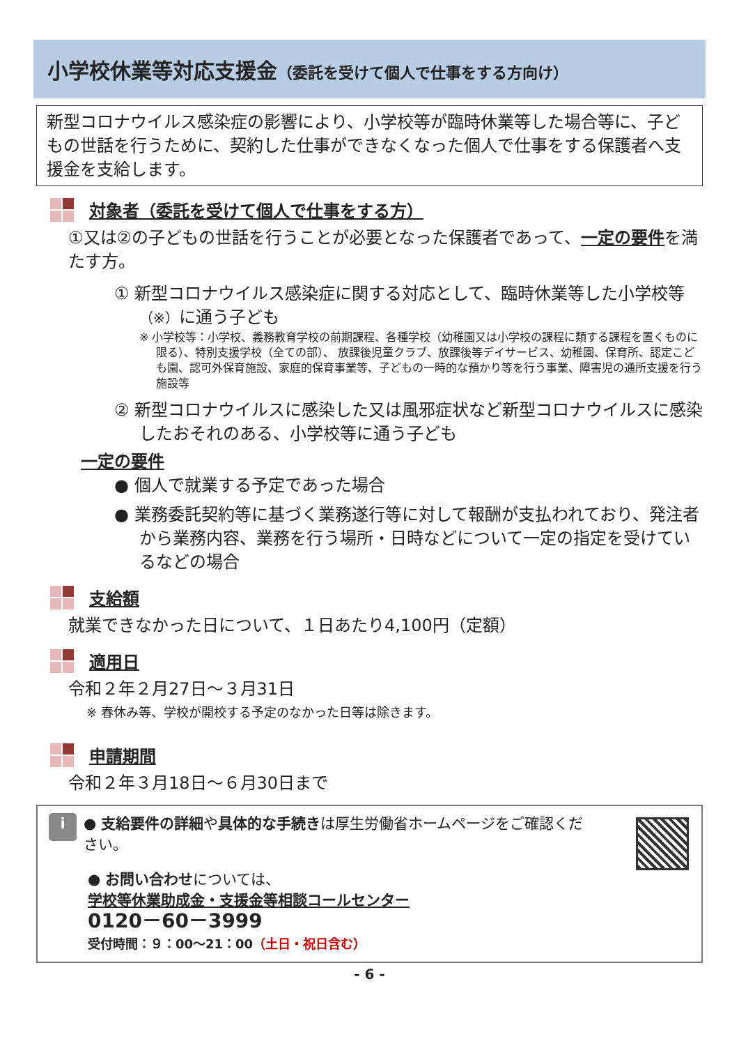小学校休業等対応支援金（委託を受けて個人で仕事をする方向け）
新型コロナウイルス感染症の影響により、小学校等が臨時休業等した場合等に、子どもの世話を行うために、契約した仕事ができなくなった個人で仕事をする保護者へ支援金を支給します。
対象者（委託を受けて個人で仕事をする方）
①又は②の子どもの世話を行うことが必要となった保護者であって、一定の要件を満たす方。
① 新型コロナウイルス感染症に関する対応として、臨時休業等した小学校等（※）に通う子ども
※ 小学校等：小学校、義務教育学校の前期課程、各種学校（幼稚園又は小学校の課程に類する課程を置くものに限る）、特別支援学校（全ての部）、 放課後児童クラブ、放課後等デイサービス、幼稚園、保育所、認定こども園、認可外保育施設、家庭的保育事業等、子どもの一時的な預かり等を行う事業、障害児の通所支援を行う施設等
② 新型コロナウイルスに感染した又は風邪症状など新型コロナウイルスに感染したおそれのある、小学校等に通う子ども
一定の要件
● 個人で就業する予定であった場合
● 業務委託契約等に基づく業務遂行等に対して報酬が支払われており、発注者から業務内容、業務を行う場所・日時などについて一定の指定を受けているなどの場合
支給額
就業できなかった日について、１日あたり4,100円（定額）
適用日
令和２年２月27日～３月31日
※ 春休み等、学校が開校する予定のなかった日等は除きます。
申請期間
令和２年３月18日～６月30日まで
i ● 支給要件の詳細や具体的な手続きは厚生労働省ホームページをご確認ください。
● お問い合わせについては、
学校等休業助成金・支援金等相談コールセンター
0120－60－3999
受付時間：９：00～21：00（土日・祝日含む）
- 6 -